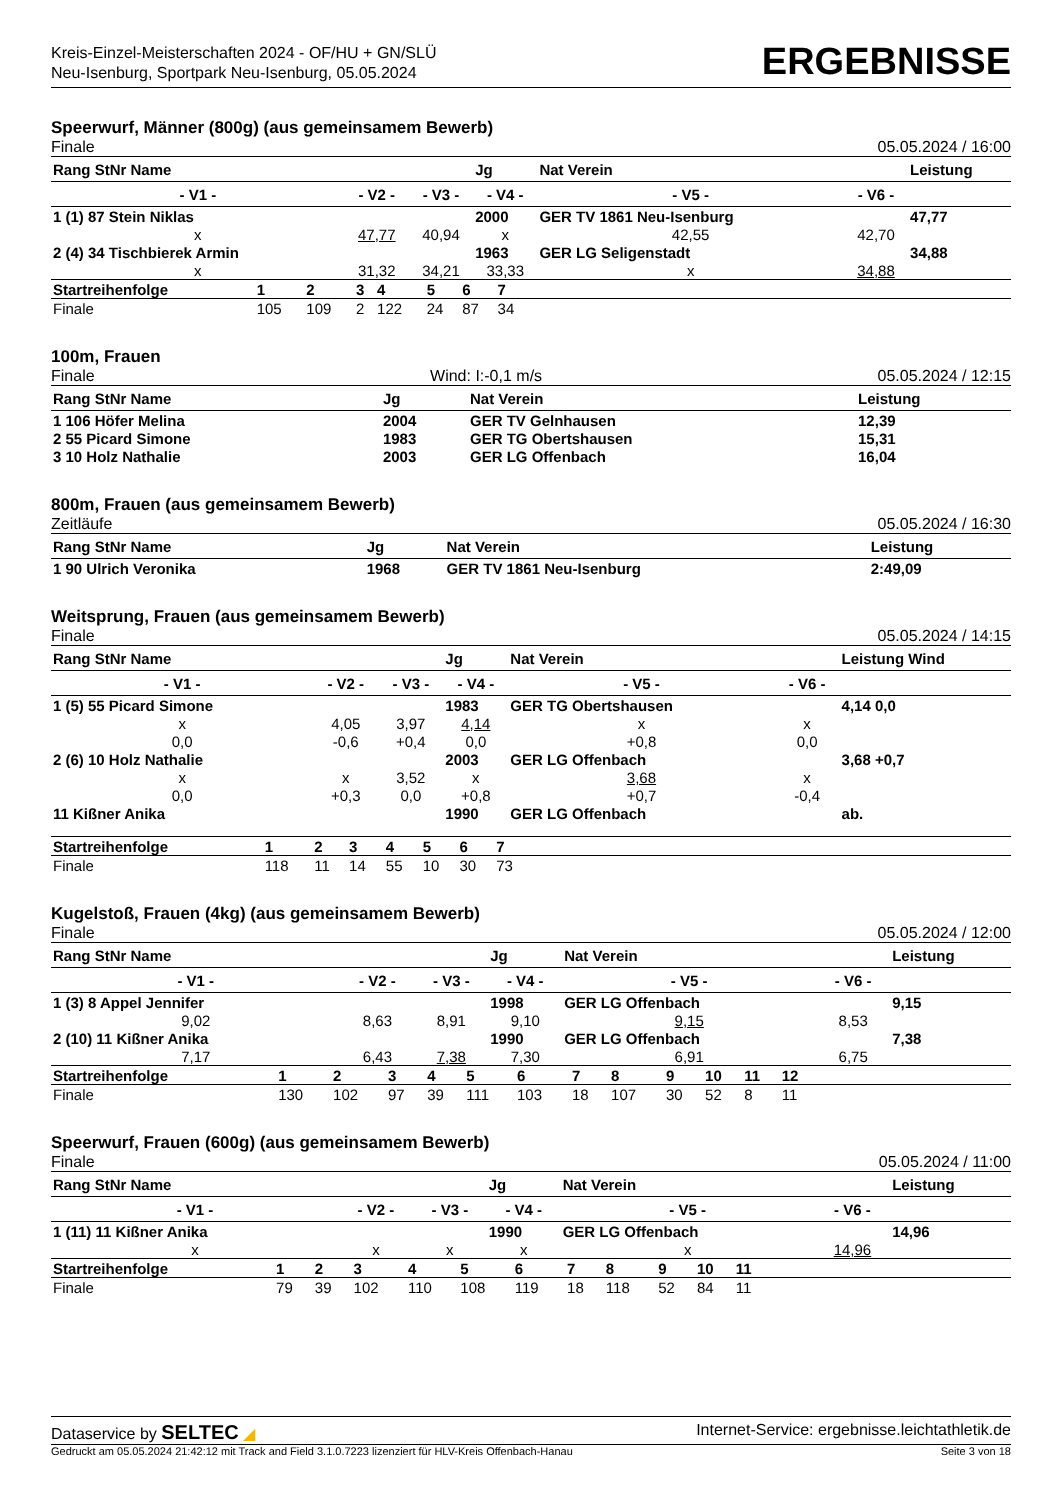Kreis-Einzel-Meisterschaften 2024 - OF/HU + GN/SLÜ
Neu-Isenburg, Sportpark Neu-Isenburg, 05.05.2024
ERGEBNISSE
Speerwurf, Männer (800g) (aus gemeinsamem Bewerb)
Finale 05.05.2024 / 16:00
| Rang StNr Name | | | Jg | Nat Verein | | Leistung |
| --- | --- | --- | --- | --- | --- | --- |
| - V1 - | - V2 - | - V3 - | - V4 - | - V5 - | - V6 - | |
| 1 (1) 87 Stein Niklas | | | 2000 | GER TV 1861 Neu-Isenburg | | 47,77 |
| x | 47,77 | 40,94 | x | 42,55 | 42,70 | |
| 2 (4) 34 Tischbierek Armin | | | 1963 | GER LG Seligenstadt | | 34,88 |
| x | 31,32 | 34,21 | 33,33 | x | 34,88 | |
| Startreihenfolge | 1 | 2 | 3 | 4 | 5 | 6 | 7 | |
| Finale | 105 | 109 | 2 | 122 | 24 | 87 | 34 | |
100m, Frauen
Finale Wind: I:-0,1 m/s 05.05.2024 / 12:15
| Rang StNr Name | Jg | Nat Verein | Leistung |
| --- | --- | --- | --- |
| 1 106 Höfer Melina | 2004 | GER TV Gelnhausen | 12,39 |
| 2 55 Picard Simone | 1983 | GER TG Obertshausen | 15,31 |
| 3 10 Holz Nathalie | 2003 | GER LG Offenbach | 16,04 |
800m, Frauen (aus gemeinsamem Bewerb)
Zeitläufe 05.05.2024 / 16:30
| Rang StNr Name | Jg | Nat Verein | Leistung |
| --- | --- | --- | --- |
| 1 90 Ulrich Veronika | 1968 | GER TV 1861 Neu-Isenburg | 2:49,09 |
Weitsprung, Frauen (aus gemeinsamem Bewerb)
Finale 05.05.2024 / 14:15
| Rang StNr Name | | | Jg | Nat Verein | | Leistung Wind |
| --- | --- | --- | --- | --- | --- | --- |
| - V1 - | - V2 - | - V3 - | - V4 - | - V5 - | - V6 - | |
| 1 (5) 55 Picard Simone | | | 1983 | GER TG Obertshausen | | 4,14 0,0 |
| x | 4,05 | 3,97 | 4,14 | x | x | |
| 0,0 | -0,6 | +0,4 | 0,0 | +0,8 | 0,0 | |
| 2 (6) 10 Holz Nathalie | | | 2003 | GER LG Offenbach | | 3,68 +0,7 |
| x | x | 3,52 | x | 3,68 | x | |
| 0,0 | +0,3 | 0,0 | +0,8 | +0,7 | -0,4 | |
| 11 Kißner Anika | | | 1990 | GER LG Offenbach | | ab. |
| Startreihenfolge | 1 | 2 | 3 | 4 | 5 | 6 | 7 | |
| Finale | 118 | 11 | 14 | 55 | 10 | 30 | 73 | |
Kugelstoß, Frauen (4kg) (aus gemeinsamem Bewerb)
Finale 05.05.2024 / 12:00
| Rang StNr Name | | | Jg | Nat Verein | | Leistung |
| --- | --- | --- | --- | --- | --- | --- |
| - V1 - | - V2 - | - V3 - | - V4 - | - V5 - | - V6 - | |
| 1 (3) 8 Appel Jennifer | | | 1998 | GER LG Offenbach | | 9,15 |
| 9,02 | 8,63 | 8,91 | 9,10 | 9,15 | 8,53 | |
| 2 (10) 11 Kißner Anika | | | 1990 | GER LG Offenbach | | 7,38 |
| 7,17 | 6,43 | 7,38 | 7,30 | 6,91 | 6,75 | |
| Startreihenfolge | 1 | 2 | 3 | 4 | 5 | 6 | 7 | 8 | 9 | 10 | 11 | 12 | |
| Finale | 130 | 102 | 97 | 39 | 111 | 103 | 18 | 107 | 30 | 52 | 8 | 11 | |
Speerwurf, Frauen (600g) (aus gemeinsamem Bewerb)
Finale 05.05.2024 / 11:00
| Rang StNr Name | | | Jg | Nat Verein | | Leistung |
| --- | --- | --- | --- | --- | --- | --- |
| - V1 - | - V2 - | - V3 - | - V4 - | - V5 - | - V6 - | |
| 1 (11) 11 Kißner Anika | | | 1990 | GER LG Offenbach | | 14,96 |
| x | x | x | x | x | 14,96 | |
| Startreihenfolge | 1 | 2 | 3 | 4 | 5 | 6 | 7 | 8 | 9 | 10 | 11 | |
| Finale | 79 | 39 | 102 | 110 | 108 | 119 | 18 | 118 | 52 | 84 | 11 | |
Dataservice by SELTEC ◢ Internet-Service: ergebnisse.leichtathletik.de
Gedruckt am 05.05.2024 21:42:12 mit Track and Field 3.1.0.7223 lizenziert für HLV-Kreis Offenbach-Hanau Seite 3 von 18